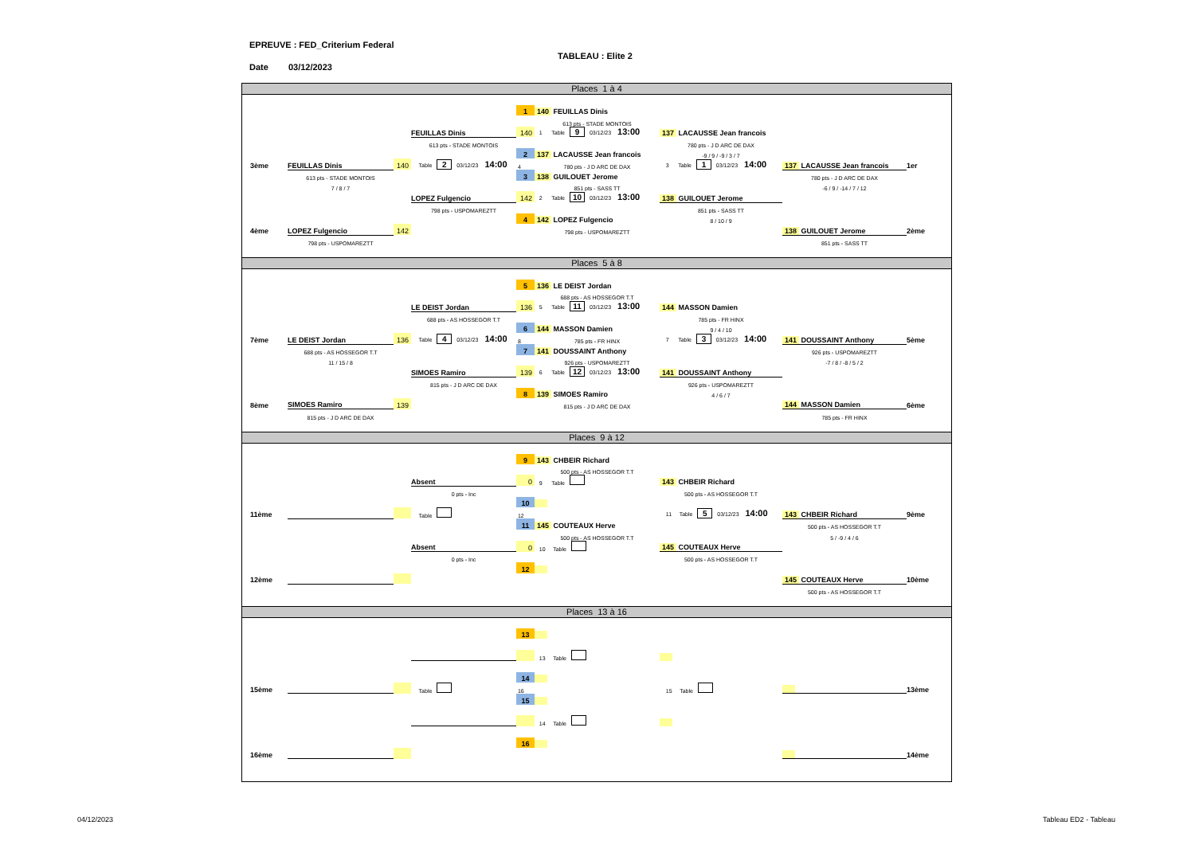EPREUVE : FED_Criterium Federal
TABLEAU : Elite 2
Date 03/12/2023
Places 1 à 4
| | | | | 1 | 140 FEUILLAS Dinis | | | |
| | | | | | 613 pts - STADE MONTOIS | | | |
| | | | FEUILLAS Dinis | 140 | 1 Table 9 03/12/23 13:00 | 137 LACAUSSE Jean francois | | |
| | | | 613 pts - STADE MONTOIS | | | 780 pts - J D ARC DE DAX | | |
| | | | | 2 | 137 LACAUSSE Jean francois | -9 / 9 / -9 / 3 / 7 | | |
| 3ème | FEUILLAS Dinis | 140 | Table 2 03/12/23 14:00 | 4 | 780 pts - J D ARC DE DAX | 3 Table 1 03/12/23 14:00 | 137 LACAUSSE Jean francois | 1er |
| | 613 pts - STADE MONTOIS | | | 3 | 138 GUILOUET Jerome | | 780 pts - J D ARC DE DAX | |
| | 7 / 8 / 7 | | | | 851 pts - SASS TT | | -6 / 9 / -14 / 7 / 12 | |
| | | | LOPEZ Fulgencio | 142 | 2 Table 10 03/12/23 13:00 | 138 GUILOUET Jerome | | |
| | | | 798 pts - USPOMAREZTT | | | 851 pts - SASS TT | | |
| | | | | 4 | 142 LOPEZ Fulgencio | 8 / 10 / 9 | | |
| 4ème | LOPEZ Fulgencio | 142 | | | 798 pts - USPOMAREZTT | | 138 GUILOUET Jerome | 2ème |
| | 798 pts - USPOMAREZTT | | | | | | 851 pts - SASS TT | |
Places 5 à 8
| | | | | 5 | 136 LE DEIST Jordan | | | |
| | | | | | 688 pts - AS HOSSEGOR T.T | | | |
| | | | LE DEIST Jordan | 136 | 5 Table 11 03/12/23 13:00 | 144 MASSON Damien | | |
| | | | 688 pts - AS HOSSEGOR T.T | | | 785 pts - FR HINX | | |
| | | | | 6 | 144 MASSON Damien | 9 / 4 / 10 | | |
| 7ème | LE DEIST Jordan | 136 | Table 4 03/12/23 14:00 | 8 | 785 pts - FR HINX | 7 Table 3 03/12/23 14:00 | 141 DOUSSAINT Anthony | 5ème |
| | 688 pts - AS HOSSEGOR T.T | | | 7 | 141 DOUSSAINT Anthony | | 926 pts - USPOMAREZTT | |
| | 11 / 15 / 8 | | | | 926 pts - USPOMAREZTT | | -7 / 8 / -8 / 5 / 2 | |
| | | | SIMOES Ramiro | 139 | 6 Table 12 03/12/23 13:00 | 141 DOUSSAINT Anthony | | |
| | | | 815 pts - J D ARC DE DAX | | | 926 pts - USPOMAREZTT | | |
| | | | | 8 | 139 SIMOES Ramiro | 4 / 6 / 7 | | |
| 8ème | SIMOES Ramiro | 139 | | | 815 pts - J D ARC DE DAX | | 144 MASSON Damien | 6ème |
| | 815 pts - J D ARC DE DAX | | | | | | 785 pts - FR HINX | |
Places 9 à 12
| | | | | 9 | 143 CHBEIR Richard | | | |
| | | | | | 500 pts - AS HOSSEGOR T.T | | | |
| | | | Absent | 0 | 9 Table | 143 CHBEIR Richard | | |
| | | | 0 pts - Inc | | | 500 pts - AS HOSSEGOR T.T | | |
| | | | | 10 | | | | |
| 11ème | | | Table | 12 | | 11 Table 5 03/12/23 14:00 | 143 CHBEIR Richard | 9ème |
| | | | | 11 | 145 COUTEAUX Herve | | 500 pts - AS HOSSEGOR T.T | |
| | | | | | 500 pts - AS HOSSEGOR T.T | | 5 / -9 / 4 / 6 | |
| | | | Absent | 0 | 10 Table | 145 COUTEAUX Herve | | |
| | | | 0 pts - Inc | | | 500 pts - AS HOSSEGOR T.T | | |
| | | | | 12 | | | | |
| 12ème | | | | | | | 145 COUTEAUX Herve | 10ème |
| | | | | | | | 500 pts - AS HOSSEGOR T.T | |
Places 13 à 16
| | | | | 13 | | | | |
| | | | | | 13 Table | | | |
| | | | | 14 | | | | |
| 15ème | | | Table | 16 | | 15 Table | | 13ème |
| | | | | 15 | | | | |
| | | | | | 14 Table | | | |
| | | | | 16 | | | | |
| 16ème | | | | | | | | 14ème |
04/12/2023 Tableau ED2 - Tableau